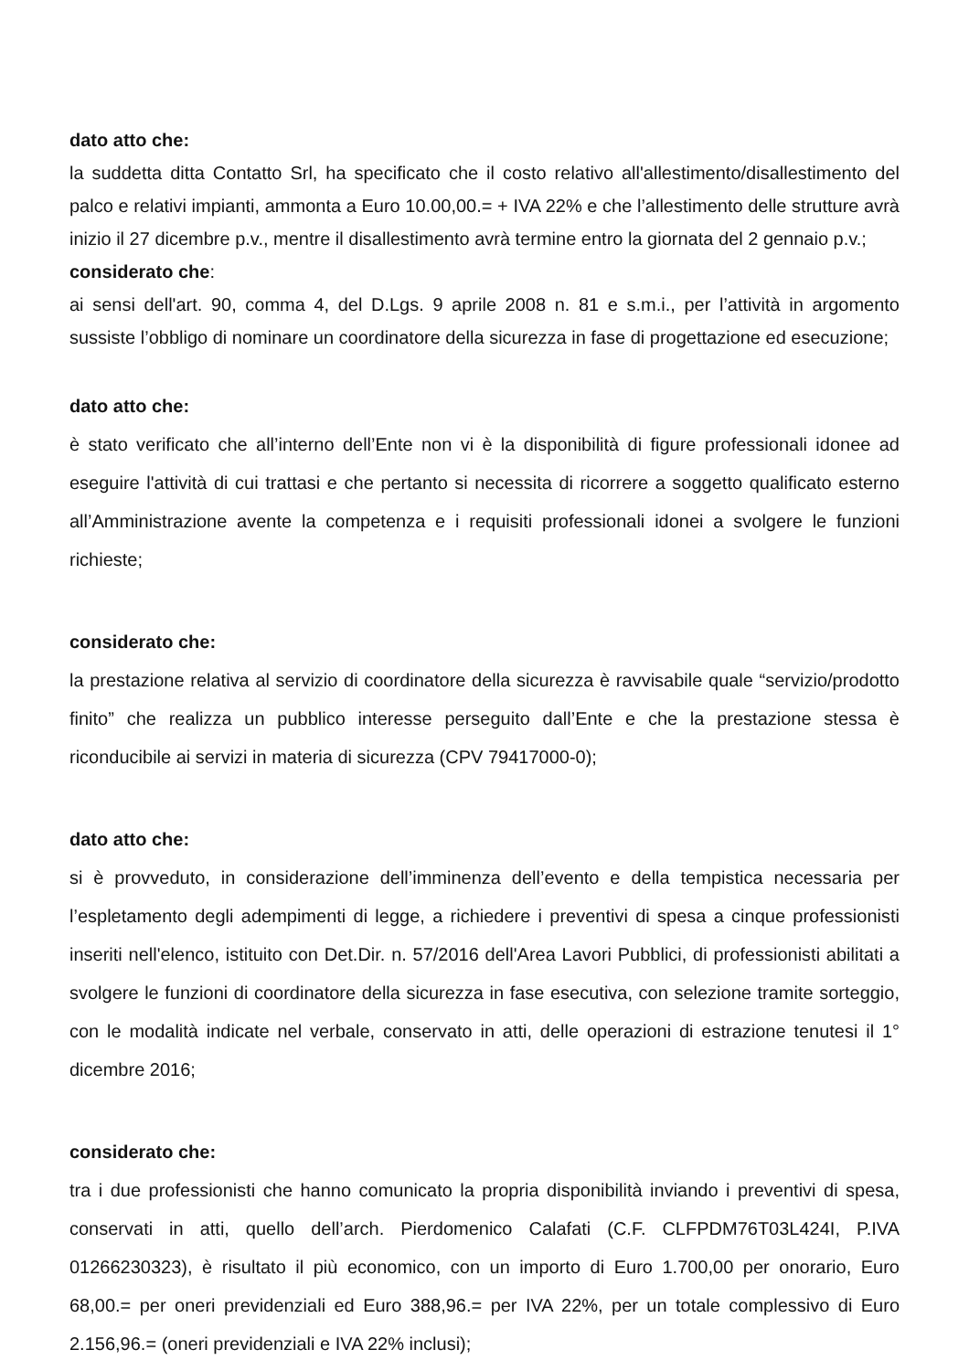dato atto che:
la suddetta ditta Contatto Srl, ha specificato che il costo relativo all'allestimento/disallestimento del palco e relativi impianti, ammonta a Euro 10.00,00.= + IVA 22% e che l’allestimento delle strutture avrà inizio il 27 dicembre p.v., mentre il disallestimento avrà termine entro la giornata del 2 gennaio p.v.;
considerato che:
ai sensi dell'art. 90, comma 4, del D.Lgs. 9 aprile 2008 n. 81 e s.m.i., per l’attività in argomento sussiste l’obbligo di nominare un coordinatore della sicurezza in fase di progettazione ed esecuzione;
dato atto che:
è stato verificato che all’interno dell’Ente non vi è la disponibilità di figure professionali idonee ad eseguire l'attività di cui trattasi e che pertanto si necessita di ricorrere a soggetto qualificato esterno all’Amministrazione avente la competenza e i requisiti professionali idonei a svolgere le funzioni richieste;
considerato che:
la prestazione relativa al servizio di coordinatore della sicurezza è ravvisabile quale “servizio/prodotto finito” che realizza un pubblico interesse perseguito dall’Ente e che la prestazione stessa è riconducibile ai servizi in materia di sicurezza (CPV 79417000-0);
dato atto che:
si è provveduto, in considerazione dell’imminenza dell’evento e della tempistica necessaria per l’espletamento degli adempimenti di legge, a richiedere i preventivi di spesa a cinque professionisti inseriti nell'elenco, istituito con Det.Dir. n. 57/2016 dell'Area Lavori Pubblici, di professionisti abilitati a svolgere le funzioni di coordinatore della sicurezza in fase esecutiva, con selezione tramite sorteggio, con le modalità indicate nel verbale, conservato in atti, delle operazioni di estrazione tenutesi il 1° dicembre 2016;
considerato che:
tra i due professionisti che hanno comunicato la propria disponibilità inviando i preventivi di spesa, conservati in atti, quello dell’arch. Pierdomenico Calafati (C.F. CLFPDM76T03L424I, P.IVA 01266230323), è risultato il più economico, con un importo di Euro 1.700,00 per onorario, Euro 68,00.= per oneri previdenziali ed Euro 388,96.= per IVA 22%, per un totale complessivo di Euro 2.156,96.= (oneri previdenziali e IVA 22% inclusi);